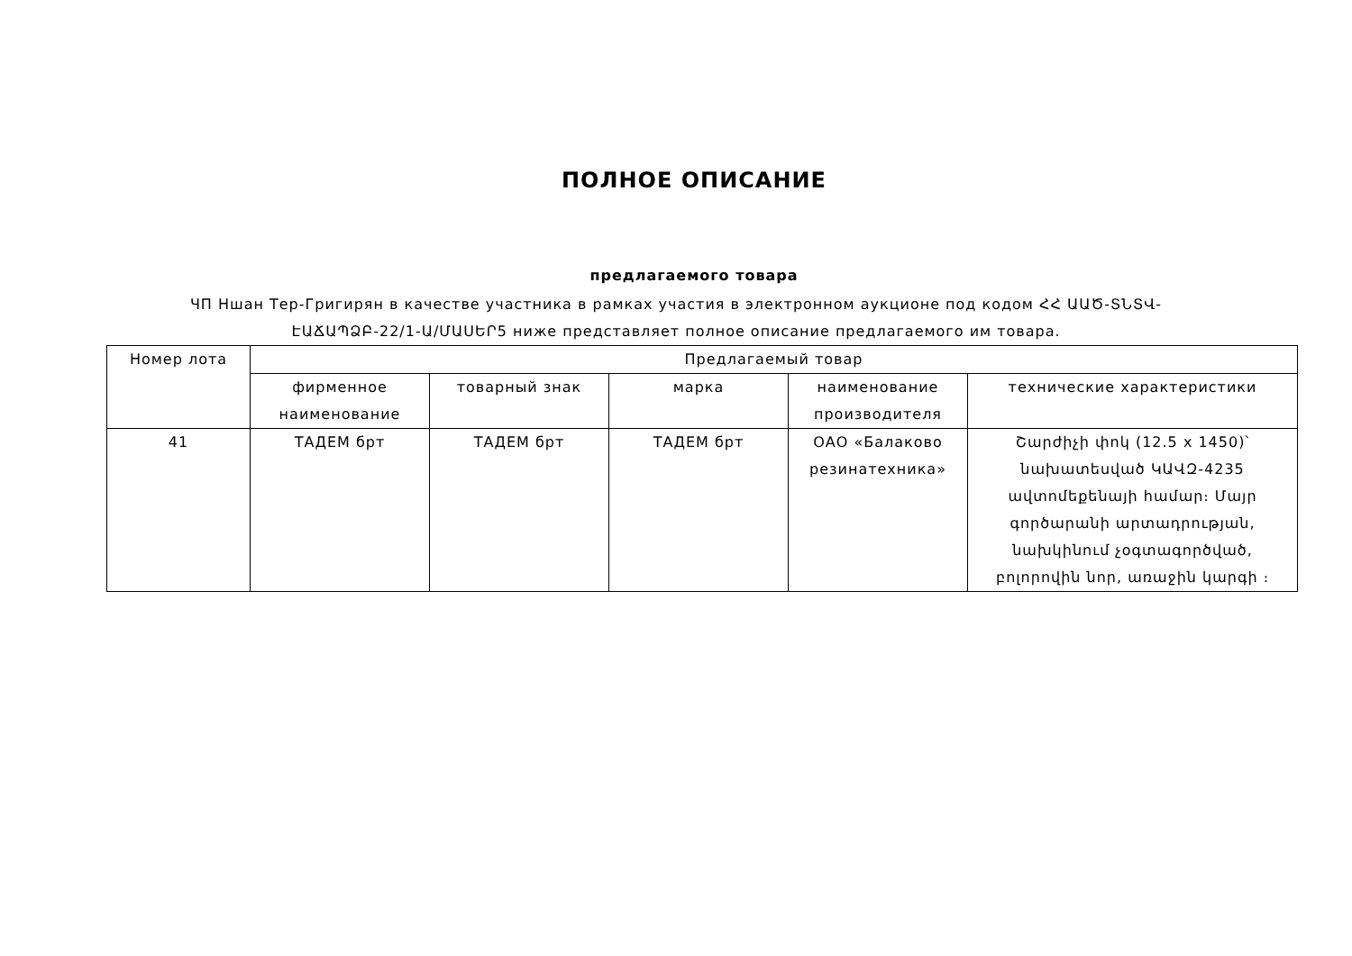ПОЛНОЕ ОПИСАНИЕ
предлагаемого товара
ЧП Ншан Тер-Григирян в качестве участника в рамках участия в электронном аукционе под кодом ՀՀ ԱԱԾ-ՏՆՏՎ-ԷԱՃԱՊՁԲ-22/1-Ա/ՄԱՍԵՐ5 ниже представляет полное описание предлагаемого им товара.
| Номер лота | Предлагаемый товар | | | | |
| --- | --- | --- | --- | --- | --- |
| | фирменное наименование | товарный знак | марка | наименование производителя | технические характеристики |
| 41 | ТАДЕМ брт | ТАДЕМ брт | ТАДЕМ брт | ОАО «Балаково резинатехника» | Շարժիչի փոկ (12.5 x 1450)՝ նախատեսված ԿԱՎԶ-4235 ավտոմեքենայի համար։ Մայր գործարանի արտադրության, նախկինում չօգտագործված, բոլորովին նոր, առաջին կարգի ։ |